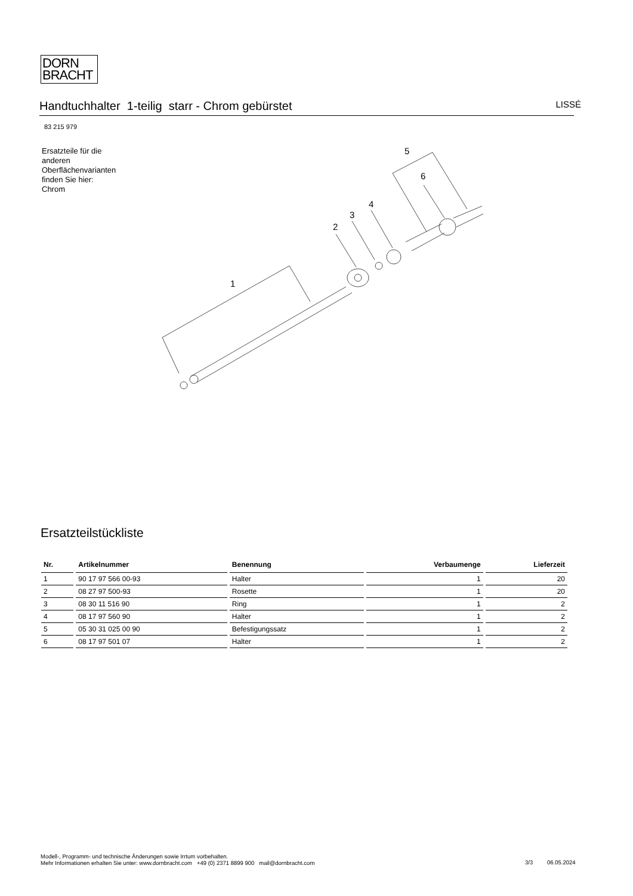DORN
BRACHT
Handtuchhalter 1-teilig starr - Chrom gebürstet LISSÉ
83 215 979
Ersatzteile für die
anderen
Oberflächenvarianten
finden Sie hier:
Chrom
1
2
3
4
5
6
Ersatzteilstückliste
| Nr. | Artikelnummer | Benennung | Verbaumenge | Lieferzeit |
| --- | --- | --- | --- | --- |
| 1 | 90 17 97 566 00-93 | Halter | 1 | 20 |
| 2 | 08 27 97 500-93 | Rosette | 1 | 20 |
| 3 | 08 30 11 516 90 | Ring | 1 | 2 |
| 4 | 08 17 97 560 90 | Halter | 1 | 2 |
| 5 | 05 30 31 025 00 90 | Befestigungssatz | 1 | 2 |
| 6 | 08 17 97 501 07 | Halter | 1 | 2 |
Modell-, Programm- und technische Änderungen sowie Irrtum vorbehalten.
Mehr Informationen erhalten Sie unter: www.dornbracht.com +49 (0) 2371 8899 900 mail@dornbracht.com
3/3 06.05.2024